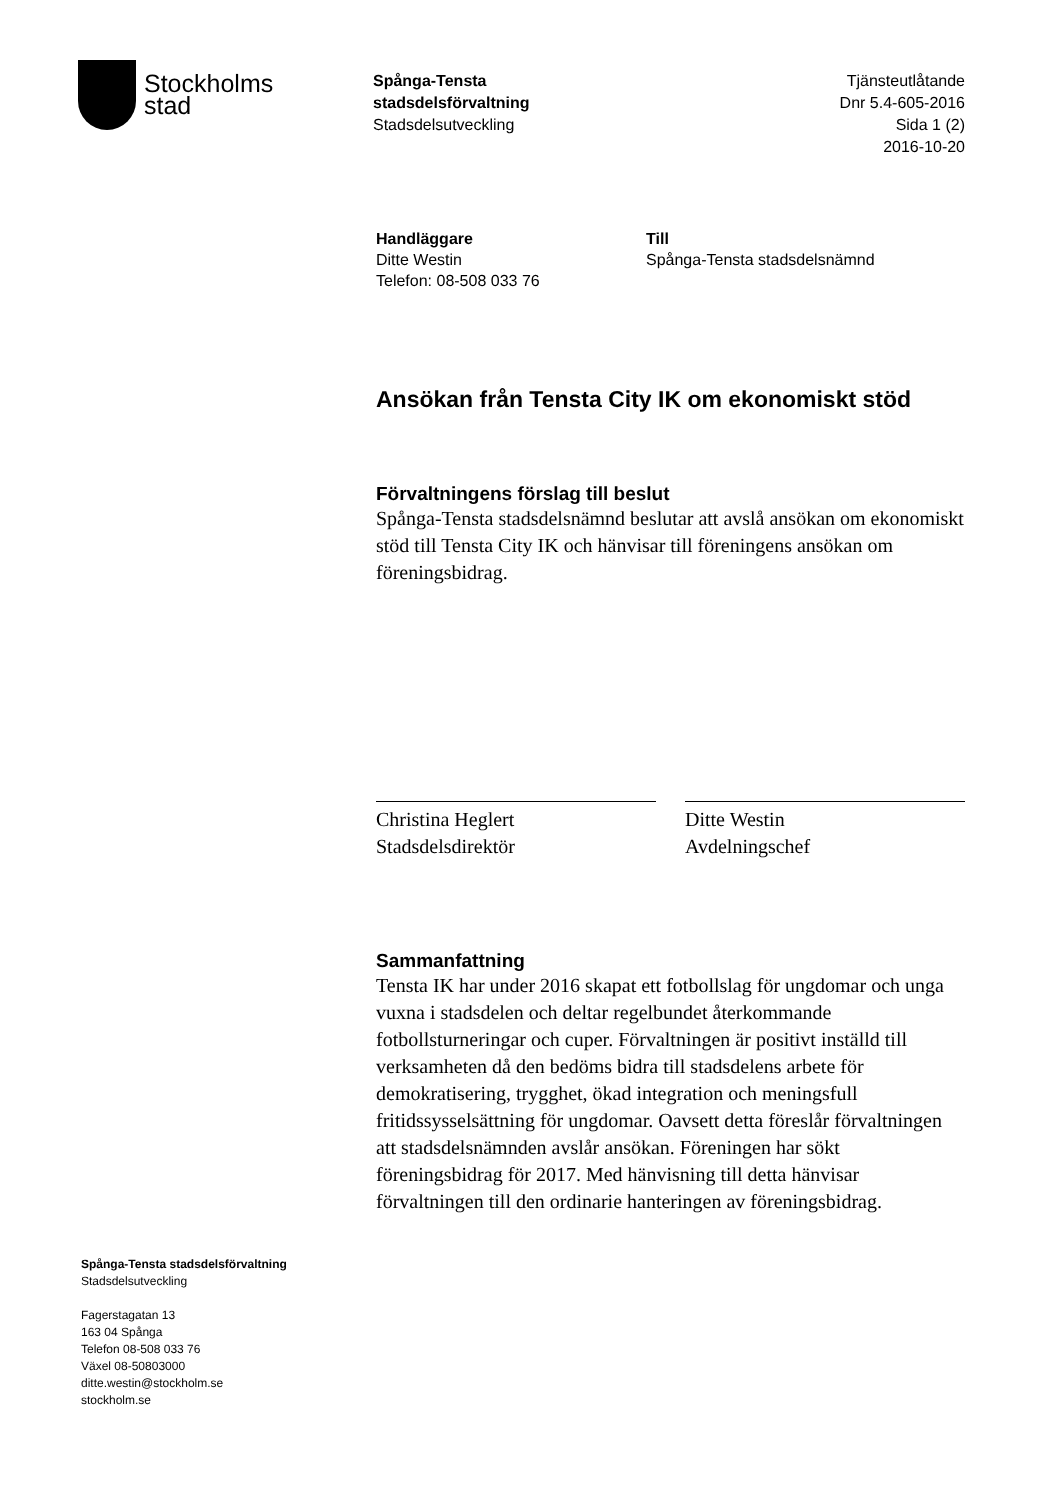Stockholms
stad
Spånga-Tensta
stadsdelsförvaltning
Stadsdelsutveckling
Tjänsteutlåtande
Dnr 5.4-605-2016
Sida 1 (2)
2016-10-20
Handläggare
Ditte Westin
Telefon: 08-508 033 76
Till
Spånga-Tensta stadsdelsnämnd
Ansökan från Tensta City IK om ekonomiskt stöd
Förvaltningens förslag till beslut
Spånga-Tensta stadsdelsnämnd beslutar att avslå ansökan om ekonomiskt stöd till Tensta City IK och hänvisar till föreningens ansökan om föreningsbidrag.
Christina Heglert
Stadsdelsdirektör
Ditte Westin
Avdelningschef
Sammanfattning
Tensta IK har under 2016 skapat ett fotbollslag för ungdomar och unga vuxna i stadsdelen och deltar regelbundet återkommande fotbollsturneringar och cuper. Förvaltningen är positivt inställd till verksamheten då den bedöms bidra till stadsdelens arbete för demokratisering, trygghet, ökad integration och meningsfull fritidssysselsättning för ungdomar. Oavsett detta föreslår förvaltningen att stadsdelsnämnden avslår ansökan. Föreningen har sökt föreningsbidrag för 2017. Med hänvisning till detta hänvisar förvaltningen till den ordinarie hanteringen av föreningsbidrag.
Spånga-Tensta stadsdelsförvaltning
Stadsdelsutveckling
Fagerstagatan 13
163 04 Spånga
Telefon 08-508 033 76
Växel 08-50803000
ditte.westin@stockholm.se
stockholm.se